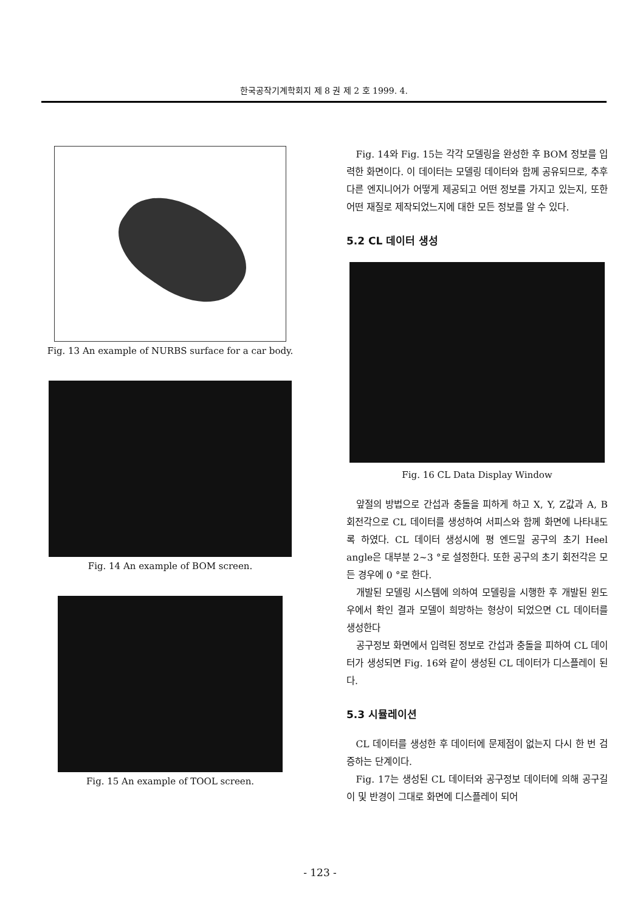한국공작기계학회지 제 8 권 제 2 호 1999. 4.
Fig. 13 An example of NURBS surface for a car body.
Fig. 14 An example of BOM screen.
Fig. 15 An example of TOOL screen.
Fig. 14와 Fig. 15는 각각 모델링을 완성한 후 BOM 정보를 입력한 화면이다. 이 데이터는 모델링 데이터와 함께 공유되므로, 추후 다른 엔지니어가 어떻게 제공되고 어떤 정보를 가지고 있는지, 또한 어떤 재질로 제작되었느지에 대한 모든 정보를 알 수 있다.
5.2 CL 데이터 생성
Fig. 16 CL Data Display Window
앞절의 방법으로 간섭과 충돌을 피하게 하고 X, Y, Z값과 A, B 회전각으로 CL 데이터를 생성하여 서피스와 함께 화면에 나타내도록 하였다. CL 데이터 생성시에 평 엔드밀 공구의 초기 Heel angle은 대부분 2~3 °로 설정한다. 또한 공구의 초기 회전각은 모든 경우에 0 °로 한다.
개발된 모델링 시스템에 의하여 모델링을 시행한 후 개발된 윈도우에서 확인 결과 모델이 희망하는 형상이 되었으면 CL 데이터를 생성한다
공구정보 화면에서 입력된 정보로 간섭과 충돌을 피하여 CL 데이터가 생성되면 Fig. 16와 같이 생성된 CL 데이터가 디스플레이 된다.
5.3 시뮬레이션
CL 데이터를 생성한 후 데이터에 문제점이 없는지 다시 한 번 검증하는 단계이다.
Fig. 17는 생성된 CL 데이터와 공구정보 데이터에 의해 공구길이 및 반경이 그대로 화면에 디스플레이 되어
- 123 -